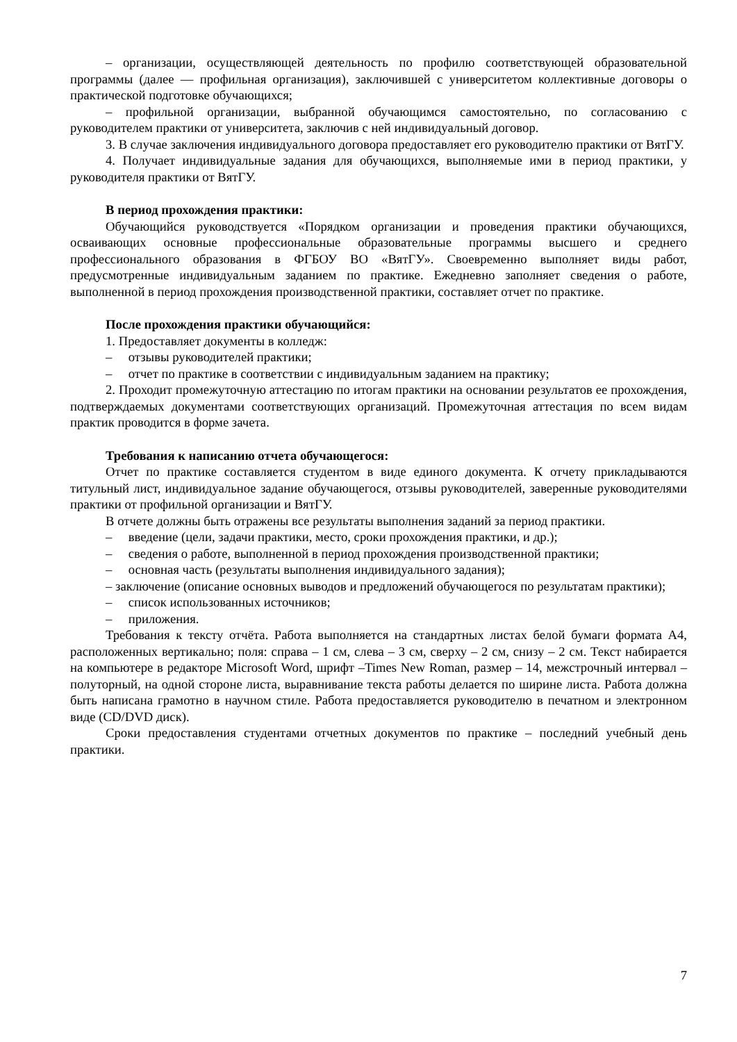– организации, осуществляющей деятельность по профилю соответствующей образовательной программы (далее — профильная организация), заключившей с университетом коллективные договоры о практической подготовке обучающихся;
– профильной организации, выбранной обучающимся самостоятельно, по согласованию с руководителем практики от университета, заключив с ней индивидуальный договор.
3. В случае заключения индивидуального договора предоставляет его руководителю практики от ВятГУ.
4. Получает индивидуальные задания для обучающихся, выполняемые ими в период практики, у руководителя практики от ВятГУ.
В период прохождения практики:
Обучающийся руководствуется «Порядком организации и проведения практики обучающихся, осваивающих основные профессиональные образовательные программы высшего и среднего профессионального образования в ФГБОУ ВО «ВятГУ». Своевременно выполняет виды работ, предусмотренные индивидуальным заданием по практике. Ежедневно заполняет сведения о работе, выполненной в период прохождения производственной практики, составляет отчет по практике.
После прохождения практики обучающийся:
1. Предоставляет документы в колледж:
– отзывы руководителей практики;
– отчет по практике в соответствии с индивидуальным заданием на практику;
2. Проходит промежуточную аттестацию по итогам практики на основании результатов ее прохождения, подтверждаемых документами соответствующих организаций. Промежуточная аттестация по всем видам практик проводится в форме зачета.
Требования к написанию отчета обучающегося:
Отчет по практике составляется студентом в виде единого документа. К отчету прикладываются титульный лист, индивидуальное задание обучающегося, отзывы руководителей, заверенные руководителями практики от профильной организации и ВятГУ.
В отчете должны быть отражены все результаты выполнения заданий за период практики.
– введение (цели, задачи практики, место, сроки прохождения практики, и др.);
– сведения о работе, выполненной в период прохождения производственной практики;
– основная часть (результаты выполнения индивидуального задания);
– заключение (описание основных выводов и предложений обучающегося по результатам практики);
– список использованных источников;
– приложения.
Требования к тексту отчёта. Работа выполняется на стандартных листах белой бумаги формата А4, расположенных вертикально; поля: справа – 1 см, слева – 3 см, сверху – 2 см, снизу – 2 см. Текст набирается на компьютере в редакторе Microsoft Word, шрифт –Times New Roman, размер – 14, межстрочный интервал – полуторный, на одной стороне листа, выравнивание текста работы делается по ширине листа. Работа должна быть написана грамотно в научном стиле. Работа предоставляется руководителю в печатном и электронном виде (CD/DVD диск).
Сроки предоставления студентами отчетных документов по практике – последний учебный день практики.
7